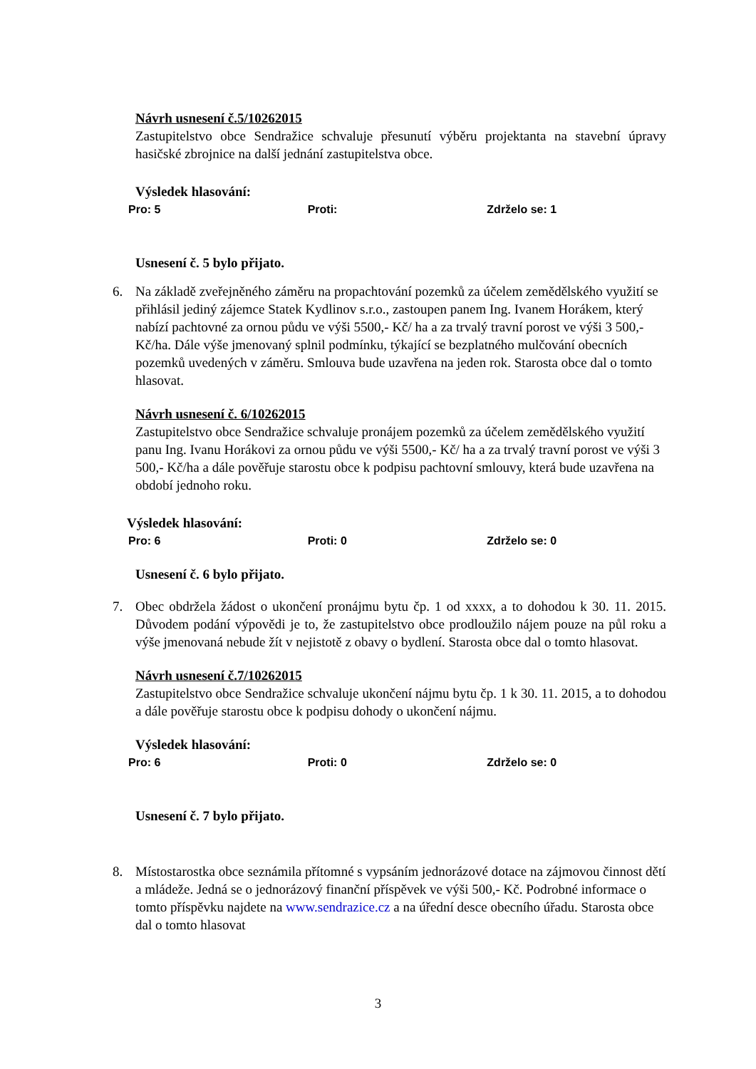Návrh usnesení č.5/10262015
Zastupitelstvo obce Sendražice schvaluje přesunutí výběru projektanta na stavební úpravy hasičské zbrojnice na další jednání zastupitelstva obce.
Výsledek hlasování:
Pro: 5 Proti: Zdrželo se: 1
Usnesení č. 5 bylo přijato.
6.
Na základě zveřejněného záměru na propachtování pozemků za účelem zemědělského využití se přihlásil jediný zájemce Statek Kydlinov s.r.o., zastoupen panem Ing. Ivanem Horákem, který nabízí pachtovné za ornou půdu ve výši 5500,- Kč/ ha a za trvalý travní porost ve výši 3 500,- Kč/ha. Dále výše jmenovaný splnil podmínku, týkající se bezplatného mulčování obecních pozemků uvedených v záměru. Smlouva bude uzavřena na jeden rok. Starosta obce dal o tomto hlasovat.
Návrh usnesení č. 6/10262015
Zastupitelstvo obce Sendražice schvaluje pronájem pozemků za účelem zemědělského využití panu Ing. Ivanu Horákovi za ornou půdu ve výši 5500,- Kč/ ha a za trvalý travní porost ve výši 3 500,- Kč/ha a dále pověřuje starostu obce k podpisu pachtovní smlouvy, která bude uzavřena na období jednoho roku.
Výsledek hlasování:
Pro: 6 Proti: 0 Zdrželo se: 0
Usnesení č. 6 bylo přijato.
7.
Obec obdržela žádost o ukončení pronájmu bytu čp. 1 od xxxx, a to dohodou k 30. 11. 2015. Důvodem podání výpovědi je to, že zastupitelstvo obce prodloužilo nájem pouze na půl roku a výše jmenovaná nebude žít v nejistotě z obavy o bydlení. Starosta obce dal o tomto hlasovat.
Návrh usnesení č.7/10262015
Zastupitelstvo obce Sendražice schvaluje ukončení nájmu bytu čp. 1 k 30. 11. 2015, a to dohodou a dále pověřuje starostu obce k podpisu dohody o ukončení nájmu.
Výsledek hlasování:
Pro: 6 Proti: 0 Zdrželo se: 0
Usnesení č. 7 bylo přijato.
8.
Místostarostka obce seznámila přítomné s vypsáním jednorázové dotace na zájmovou činnost dětí a mládeže. Jedná se o jednorázový finanční příspěvek ve výši 500,- Kč. Podrobné informace o tomto příspěvku najdete na www.sendrazice.cz a na úřední desce obecního úřadu. Starosta obce dal o tomto hlasovat
3